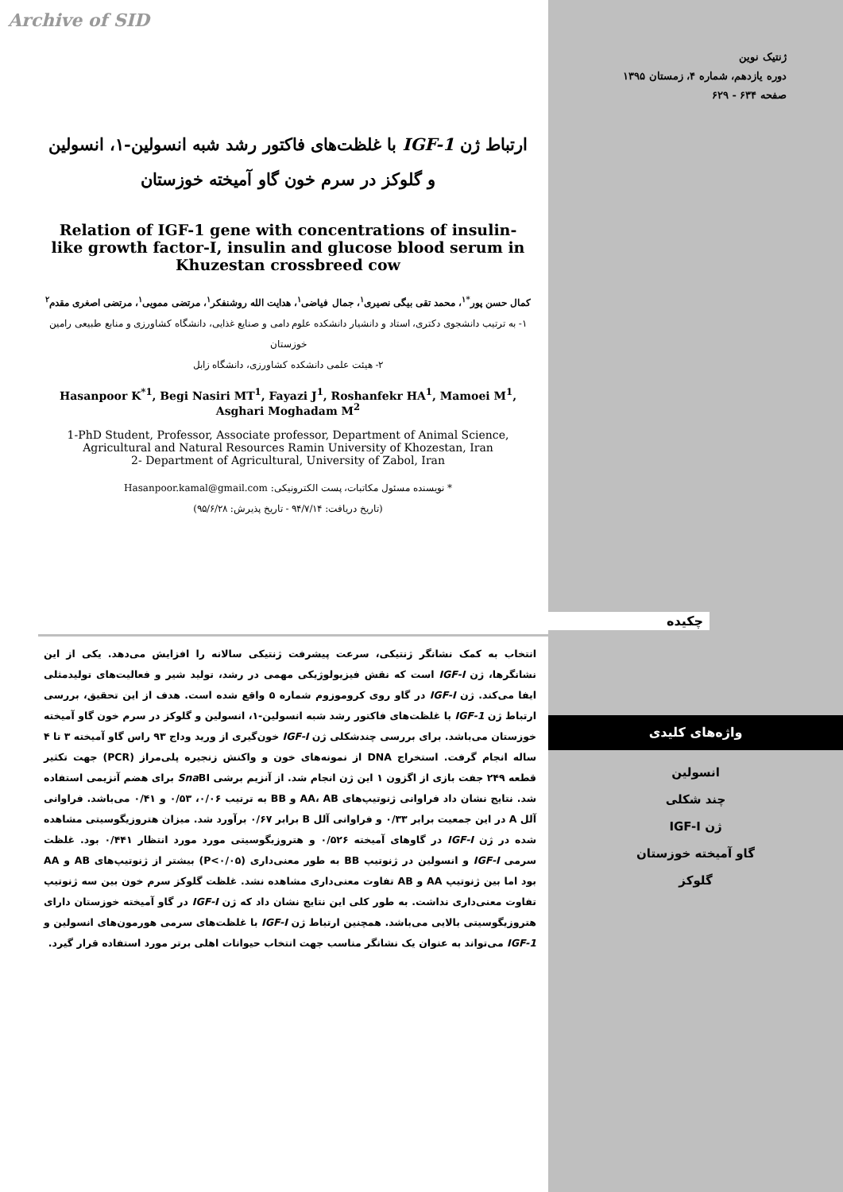Archive of SID
ژنتیک نوین
دوره یازدهم، شماره ۴، زمستان ۱۳۹۵
صفحه ۶۳۴ - ۶۲۹
ارتباط ژن IGF-1 با غلظت‌های فاکتور رشد شبه انسولین-۱، انسولین و گلوکز در سرم خون گاو آمیخته خوزستان
Relation of IGF-1 gene with concentrations of insulin-like growth factor-I, insulin and glucose blood serum in Khuzestan crossbreed cow
کمال حسن پور<sup>*۱</sup>، محمد تقی بیگی نصیری<sup>۱</sup>، جمال فیاضی<sup>۱</sup>، هدایت الله روشنفکر<sup>۱</sup>، مرتضی ممویی<sup>۱</sup>، مرتضی اصغری مقدم<sup>۲</sup>
۱- به ترتیب دانشجوی دکتری، استاد و دانشیار دانشکده علوم دامی و صنایع غذایی، دانشگاه کشاورزی و منابع طبیعی رامین خوزستان
۲- هیئت علمی دانشکده کشاورزی، دانشگاه زابل
Hasanpoor K<sup>*1</sup>, Begi Nasiri MT<sup>1</sup>, Fayazi J<sup>1</sup>, Roshanfekr HA<sup>1</sup>, Mamoei M<sup>1</sup>, Asghari Moghadam M<sup>2</sup>
1-PhD Student, Professor, Associate professor, Department of Animal Science, Agricultural and Natural Resources Ramin University of Khozestan, Iran
2- Department of Agricultural, University of Zabol, Iran
* نویسنده مسئول مکاتبات، پست الکترونیکی: Hasanpoor.kamal@gmail.com
(تاریخ دریافت: ۹۴/۷/۱۴ - تاریخ پذیرش: ۹۵/۶/۲۸)
چکیده
انتخاب به کمک نشانگر ژنتیکی، سرعت پیشرفت ژنتیکی سالانه را افزایش می‌دهد. یکی از این نشانگرها، ژن IGF-I است که نقش فیزیولوژیکی مهمی در رشد، تولید شیر و فعالیت‌های تولیدمثلی ایفا می‌کند. ژن IGF-I در گاو روی کروموزوم شماره ۵ واقع شده است. هدف از این تحقیق، بررسی ارتباط ژن IGF-1 با غلظت‌های فاکتور رشد شبه انسولین-۱، انسولین و گلوکز در سرم خون گاو آمیخته خوزستان می‌باشد. برای بررسی چندشکلی ژن IGF-I خون‌گیری از ورید وداج ۹۳ راس گاو آمیخته ۳ تا ۴ ساله انجام گرفت. استخراج DNA از نمونه‌های خون و واکنش زنجیره پلی‌مراز (PCR) جهت تکثیر قطعه ۲۴۹ جفت بازی از اگزون ۱ این ژن انجام شد. از آنزیم برشی Sna BI برای هضم آنزیمی استفاده شد. نتایج نشان داد فراوانی ژنوتیپ‌های AA، AB و BB به ترتیب ۰/۰۶، ۰/۵۳ و ۰/۴۱ می‌باشد. فراوانی آلل A در این جمعیت برابر ۰/۳۳ و فراوانی آلل B برابر ۰/۶۷ برآورد شد. میزان هتروزیگوسیتی مشاهده شده در ژن IGF-I در گاوهای آمیخته ۰/۵۲۶ و هتروزیگوسیتی مورد مورد انتظار ۰/۴۴۱ بود. غلظت سرمی IGF-I و انسولین در ژنوتیپ BB به طور معنی‌داری (P<۰/۰۵) بیشتر از ژنوتیپ‌های AB و AA بود اما بین ژنوتیپ AA و AB تفاوت معنی‌داری مشاهده نشد. غلظت گلوکز سرم خون بین سه ژنوتیپ تفاوت معنی‌داری نداشت. به طور کلی این نتایج نشان داد که ژن IGF-I در گاو آمیخته خوزستان دارای هتروزیگوسیتی بالایی می‌باشد. همچنین ارتباط ژن IGF-I با غلظت‌های سرمی هورمون‌های انسولین و IGF-1 می‌تواند به عنوان یک نشانگر مناسب جهت انتخاب حیوانات اهلی برتر مورد استفاده قرار گیرد.
واژه‌های کلیدی
انسولین
چند شکلی
ژن IGF-I
گاو آمیخته خوزستان
گلوکز